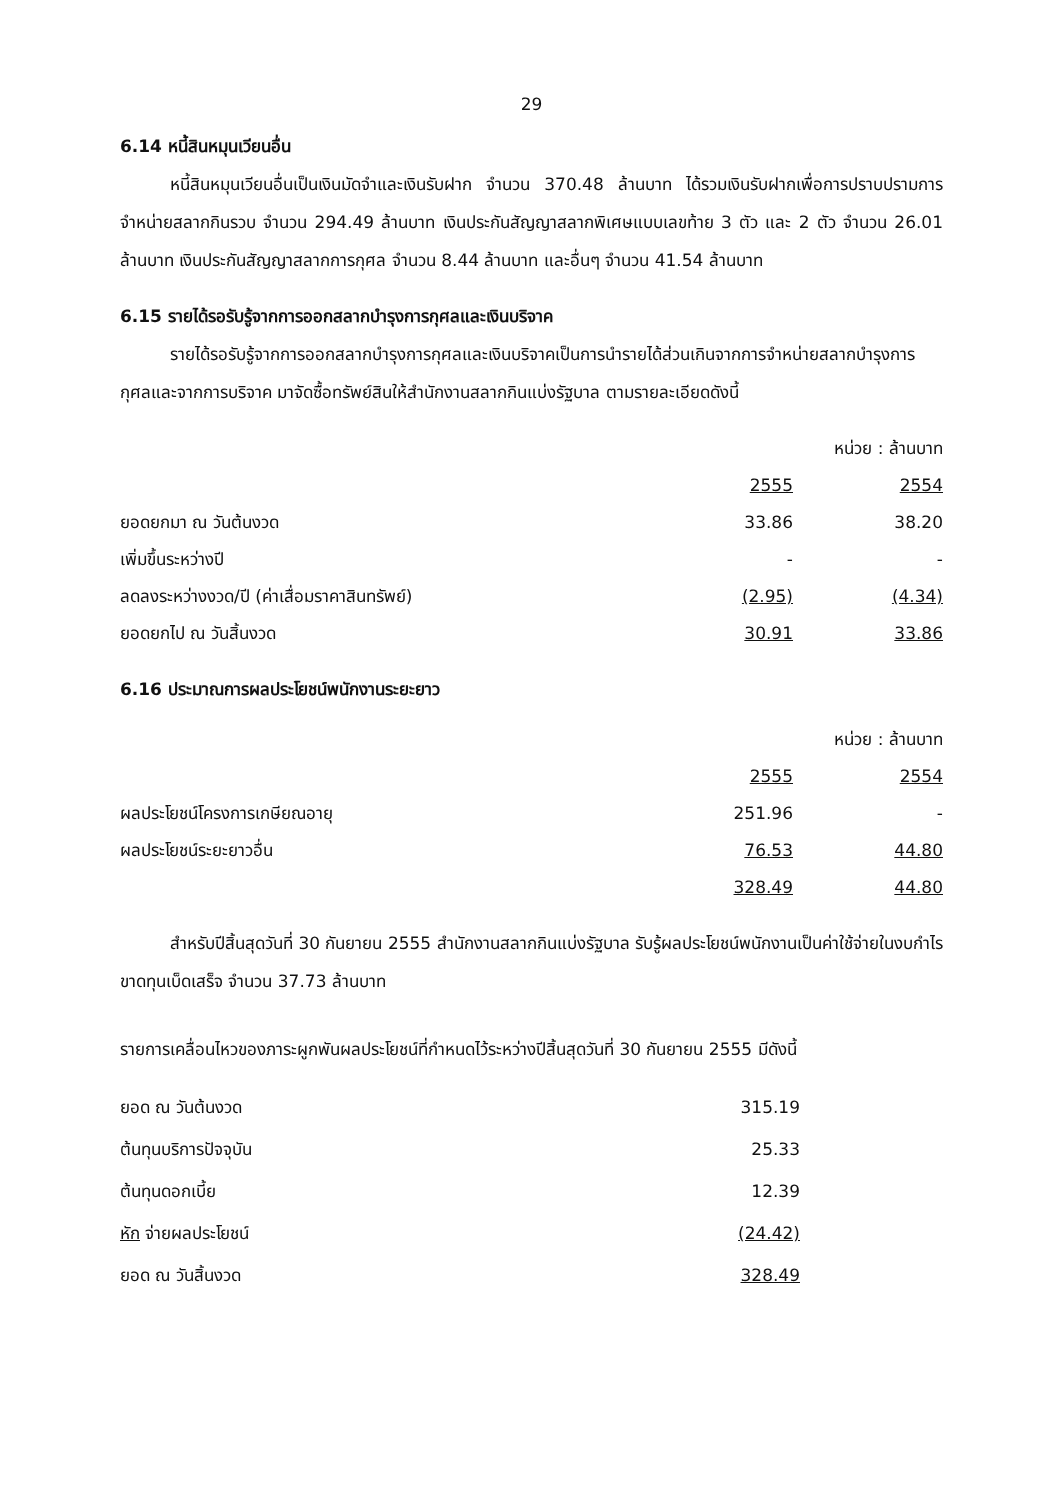29
6.14 หนี้สินหมุนเวียนอื่น
หนี้สินหมุนเวียนอื่นเป็นเงินมัดจำและเงินรับฝาก จำนวน 370.48 ล้านบาท ได้รวมเงินรับฝากเพื่อการปราบปรามการจำหน่ายสลากกินรวบ จำนวน 294.49 ล้านบาท เงินประกันสัญญาสลากพิเศษแบบเลขท้าย 3 ตัว และ 2 ตัว จำนวน 26.01 ล้านบาท เงินประกันสัญญาสลากการกุศล จำนวน 8.44 ล้านบาท และอื่นๆ จำนวน 41.54 ล้านบาท
6.15 รายได้รอรับรู้จากการออกสลากบำรุงการกุศลและเงินบริจาค
รายได้รอรับรู้จากการออกสลากบำรุงการกุศลและเงินบริจาคเป็นการนำรายได้ส่วนเกินจากการจำหน่ายสลากบำรุงการกุศลและจากการบริจาค มาจัดซื้อทรัพย์สินให้สำนักงานสลากกินแบ่งรัฐบาล ตามรายละเอียดดังนี้
หน่วย : ล้านบาท
| | 2555 | 2554 |
| ยอดยกมา ณ วันต้นงวด | 33.86 | 38.20 |
| เพิ่มขึ้นระหว่างปี | - | - |
| ลดลงระหว่างงวด/ปี (ค่าเสื่อมราคาสินทรัพย์) | (2.95) | (4.34) |
| ยอดยกไป ณ วันสิ้นงวด | 30.91 | 33.86 |
6.16 ประมาณการผลประโยชน์พนักงานระยะยาว
หน่วย : ล้านบาท
| | 2555 | 2554 |
| ผลประโยชน์โครงการเกษียณอายุ | 251.96 | - |
| ผลประโยชน์ระยะยาวอื่น | 76.53 | 44.80 |
| | 328.49 | 44.80 |
สำหรับปีสิ้นสุดวันที่ 30 กันยายน 2555 สำนักงานสลากกินแบ่งรัฐบาล รับรู้ผลประโยชน์พนักงานเป็นค่าใช้จ่ายในงบกำไรขาดทุนเบ็ดเสร็จ จำนวน 37.73 ล้านบาท
รายการเคลื่อนไหวของภาระผูกพันผลประโยชน์ที่กำหนดไว้ระหว่างปีสิ้นสุดวันที่ 30 กันยายน 2555 มีดังนี้
| ยอด ณ วันต้นงวด | 315.19 |
| ต้นทุนบริการปัจจุบัน | 25.33 |
| ต้นทุนดอกเบี้ย | 12.39 |
| หัก จ่ายผลประโยชน์ | (24.42) |
| ยอด ณ วันสิ้นงวด | 328.49 |